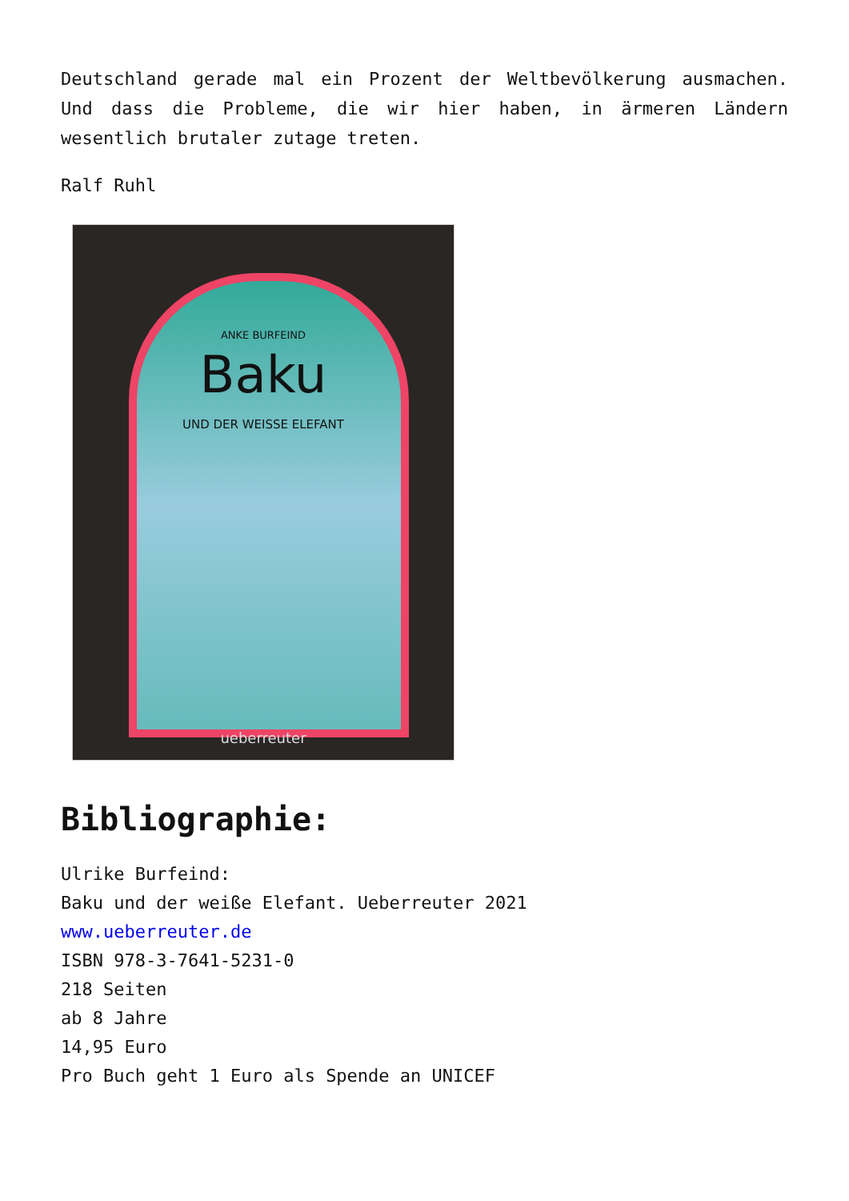Deutschland gerade mal ein Prozent der Weltbevölkerung ausmachen. Und dass die Probleme, die wir hier haben, in ärmeren Ländern wesentlich brutaler zutage treten.
Ralf Ruhl
ANKE BURFEIND
Baku
UND DER WEISSE ELEFANT
ueberreuter
Bibliographie:
Ulrike Burfeind:
Baku und der weiße Elefant. Ueberreuter 2021
www.ueberreuter.de
ISBN 978-3-7641-5231-0
218 Seiten
ab 8 Jahre
14,95 Euro
Pro Buch geht 1 Euro als Spende an UNICEF